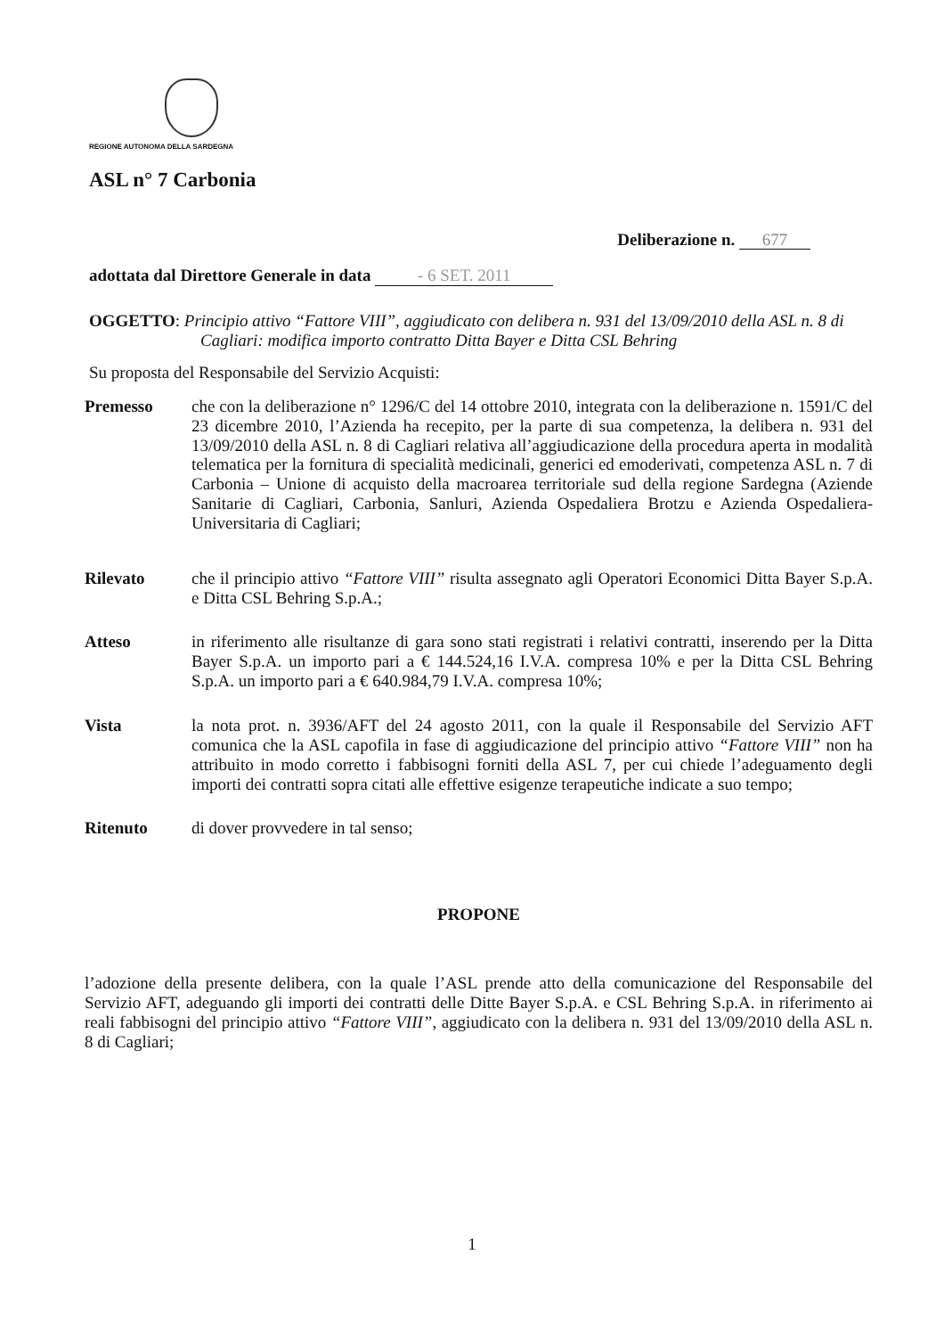REGIONE AUTONOMA DELLA SARDEGNA
ASL n° 7 Carbonia
Deliberazione n. 677
adottata dal Direttore Generale in data - 6 SET. 2011
OGGETTO: Principio attivo “Fattore VIII”, aggiudicato con delibera n. 931 del 13/09/2010 della ASL n. 8 di Cagliari: modifica importo contratto Ditta Bayer e Ditta CSL Behring
Su proposta del Responsabile del Servizio Acquisti:
Premesso che con la deliberazione n° 1296/C del 14 ottobre 2010, integrata con la deliberazione n. 1591/C del 23 dicembre 2010, l’Azienda ha recepito, per la parte di sua competenza, la delibera n. 931 del 13/09/2010 della ASL n. 8 di Cagliari relativa all’aggiudicazione della procedura aperta in modalità telematica per la fornitura di specialità medicinali, generici ed emoderivati, competenza ASL n. 7 di Carbonia – Unione di acquisto della macroarea territoriale sud della regione Sardegna (Aziende Sanitarie di Cagliari, Carbonia, Sanluri, Azienda Ospedaliera Brotzu e Azienda Ospedaliera-Universitaria di Cagliari;
Rilevato che il principio attivo “Fattore VIII” risulta assegnato agli Operatori Economici Ditta Bayer S.p.A. e Ditta CSL Behring S.p.A.;
Atteso in riferimento alle risultanze di gara sono stati registrati i relativi contratti, inserendo per la Ditta Bayer S.p.A. un importo pari a € 144.524,16 I.V.A. compresa 10% e per la Ditta CSL Behring S.p.A. un importo pari a € 640.984,79 I.V.A. compresa 10%;
Vista la nota prot. n. 3936/AFT del 24 agosto 2011, con la quale il Responsabile del Servizio AFT comunica che la ASL capofila in fase di aggiudicazione del principio attivo “Fattore VIII” non ha attribuito in modo corretto i fabbisogni forniti della ASL 7, per cui chiede l’adeguamento degli importi dei contratti sopra citati alle effettive esigenze terapeutiche indicate a suo tempo;
Ritenuto di dover provvedere in tal senso;
PROPONE
l’adozione della presente delibera, con la quale l’ASL prende atto della comunicazione del Responsabile del Servizio AFT, adeguando gli importi dei contratti delle Ditte Bayer S.p.A. e CSL Behring S.p.A. in riferimento ai reali fabbisogni del principio attivo “Fattore VIII”, aggiudicato con la delibera n. 931 del 13/09/2010 della ASL n. 8 di Cagliari;
1